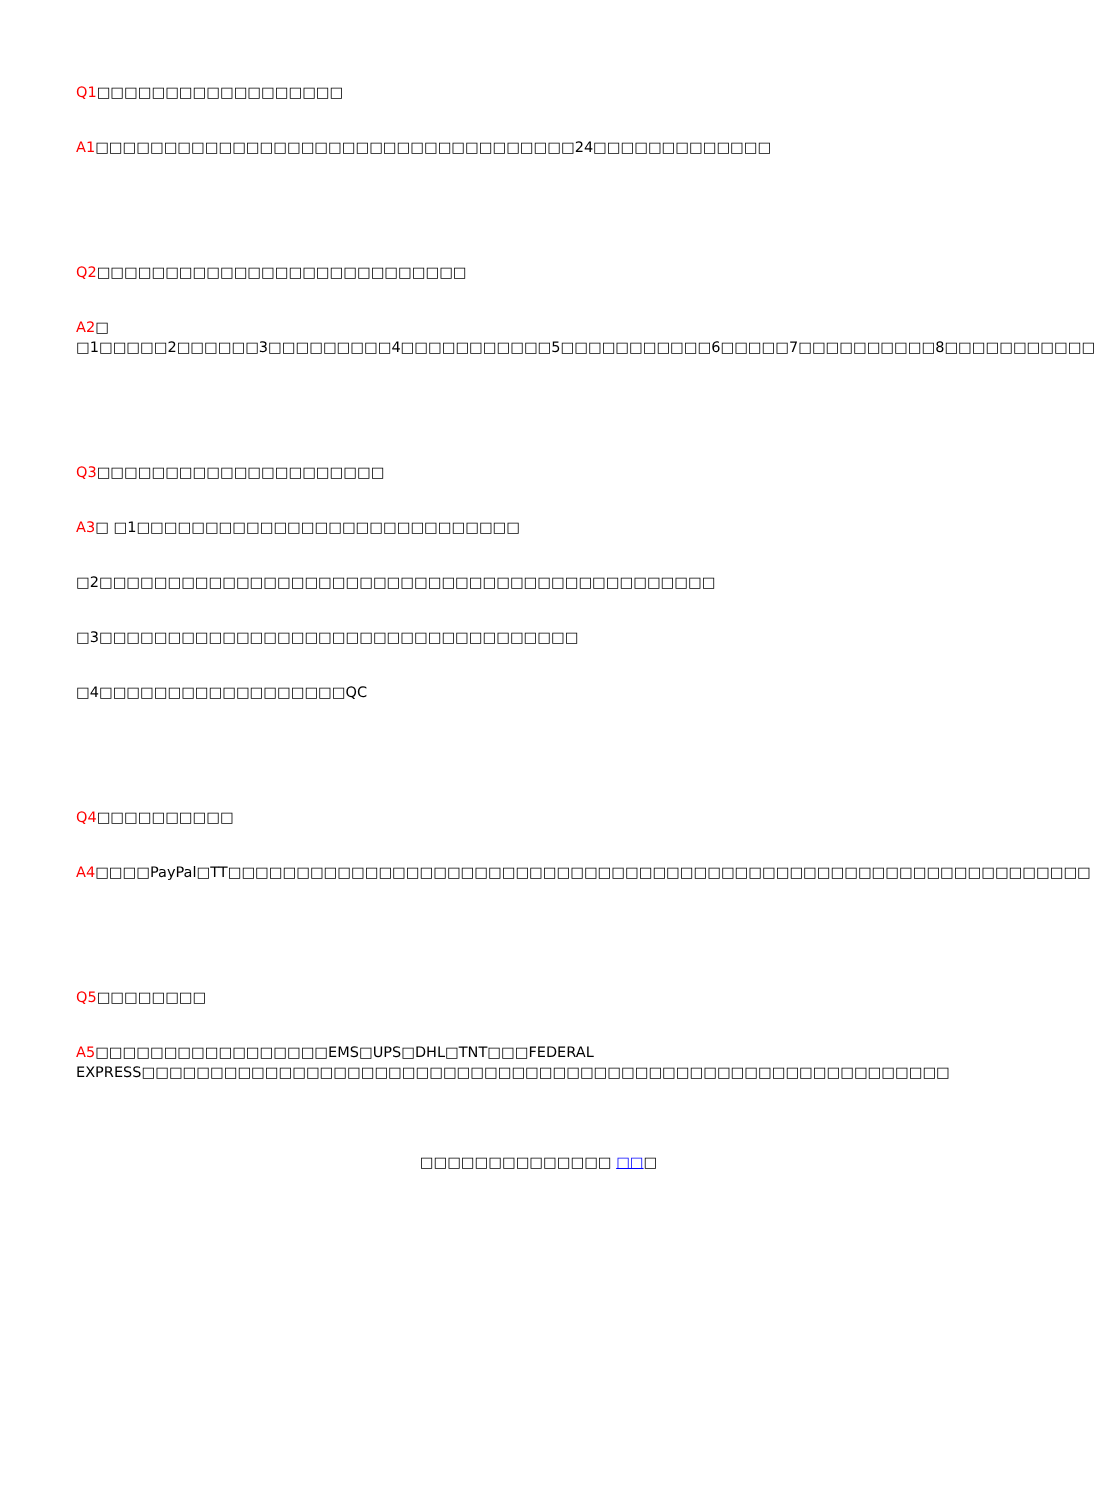Q1□□□□□□□□□□□□□□□□□□
A1□□□□□□□□□□□□□□□□□□□□□□□□□□□□□□□□□□□24□□□□□□□□□□□□□
Q2□□□□□□□□□□□□□□□□□□□□□□□□□□□
A2□ □1□□□□□2□□□□□□3□□□□□□□□□4□□□□□□□□□□□5□□□□□□□□□□□6□□□□□7□□□□□□□□□□8□□□□□□□□□□□
Q3□□□□□□□□□□□□□□□□□□□□□
A3□ □1□□□□□□□□□□□□□□□□□□□□□□□□□□□□
□2□□□□□□□□□□□□□□□□□□□□□□□□□□□□□□□□□□□□□□□□□□□□□
□3□□□□□□□□□□□□□□□□□□□□□□□□□□□□□□□□□□□
□4□□□□□□□□□□□□□□□□□□QC
Q4□□□□□□□□□□
A4□□□□PayPal□TT□□□□□□□□□□□□□□□□□□□□□□□□□□□□□□□□□□□□□□□□□□□□□□□□□□□□□□□□□□□□□□□
Q5□□□□□□□□
A5□□□□□□□□□□□□□□□□□EMS□UPS□DHL□TNT□□□FEDERAL EXPRESS□□□□□□□□□□□□□□□□□□□□□□□□□□□□□□□□□□□□□□□□□□□□□□□□□□□□□□□□□□□
□□□□□□□□□□□□□□ □□□